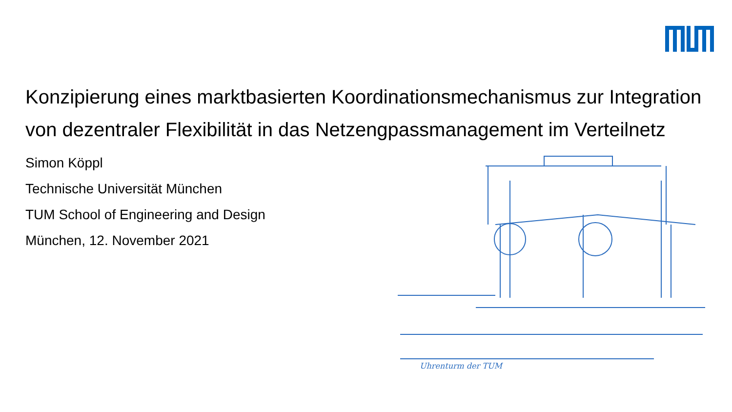Uhrenturm der TUM
Konzipierung eines marktbasierten Koordinationsmechanismus zur Integration von dezentraler Flexibilität in das Netzengpassmanagement im Verteilnetz
Simon Köppl
Technische Universität München
TUM School of Engineering and Design
München, 12. November 2021